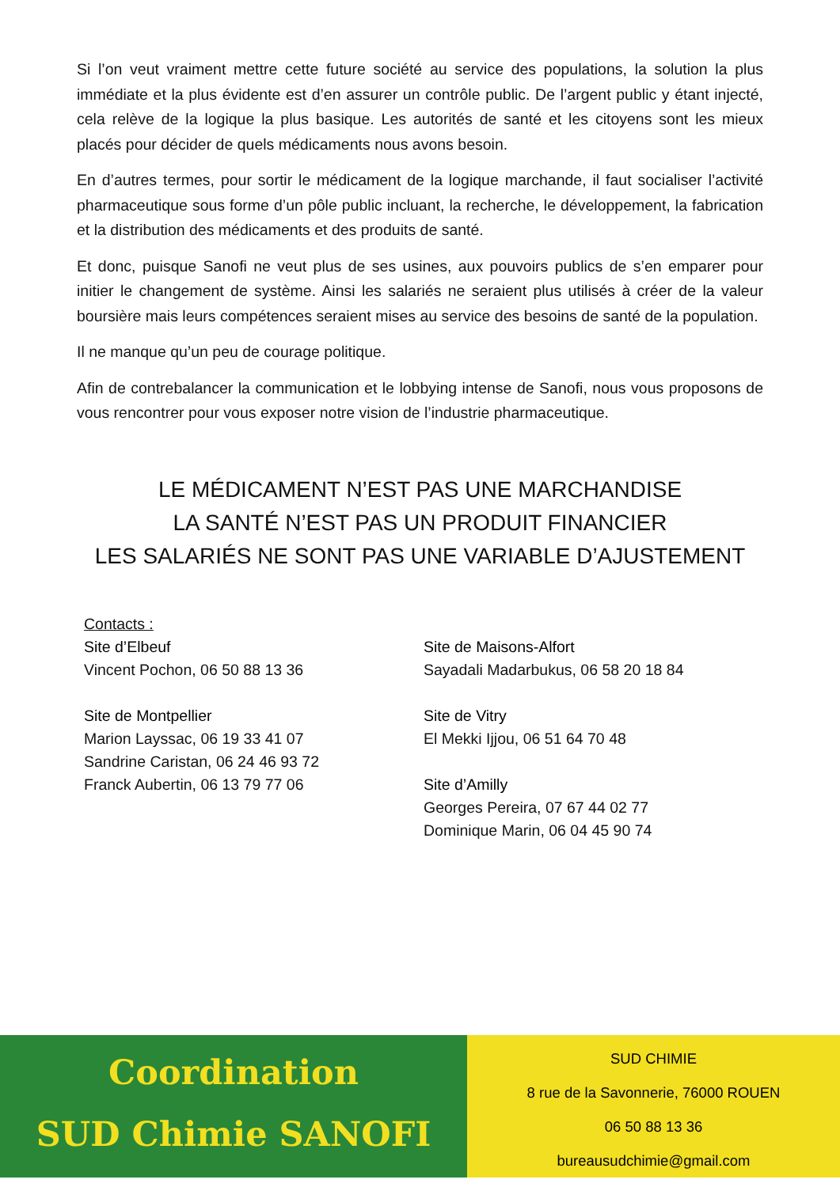Si l’on veut vraiment mettre cette future société au service des populations, la solution la plus immédiate et la plus évidente est d’en assurer un contrôle public. De l’argent public y étant injecté, cela relève de la logique la plus basique. Les autorités de santé et les citoyens sont les mieux placés pour décider de quels médicaments nous avons besoin.
En d’autres termes, pour sortir le médicament de la logique marchande, il faut socialiser l’activité pharmaceutique sous forme d’un pôle public incluant, la recherche, le développement, la fabrication et la distribution des médicaments et des produits de santé.
Et donc, puisque Sanofi ne veut plus de ses usines, aux pouvoirs publics de s’en emparer pour initier le changement de système. Ainsi les salariés ne seraient plus utilisés à créer de la valeur boursière mais leurs compétences seraient mises au service des besoins de santé de la population.
Il ne manque qu’un peu de courage politique.
Afin de contrebalancer la communication et le lobbying intense de Sanofi, nous vous proposons de vous rencontrer pour vous exposer notre vision de l’industrie pharmaceutique.
LE MÉDICAMENT N’EST PAS UNE MARCHANDISE
LA SANTÉ N’EST PAS UN PRODUIT FINANCIER
LES SALARIÉS NE SONT PAS UNE VARIABLE D’AJUSTEMENT
Contacts :
Site d’Elbeuf
Vincent Pochon, 06 50 88 13 36
Site de Montpellier
Marion Layssac, 06 19 33 41 07
Sandrine Caristan, 06 24 46 93 72
Franck Aubertin, 06 13 79 77 06
Site de Maisons-Alfort
Sayadali Madarbukus, 06 58 20 18 84
Site de Vitry
El Mekki Ijjou, 06 51 64 70 48
Site d’Amilly
Georges Pereira, 07 67 44 02 77
Dominique Marin, 06 04 45 90 74
Coordination
SUD Chimie SANOFI
SUD CHIMIE
8 rue de la Savonnerie, 76000 ROUEN
06 50 88 13 36
bureausudchimie@gmail.com